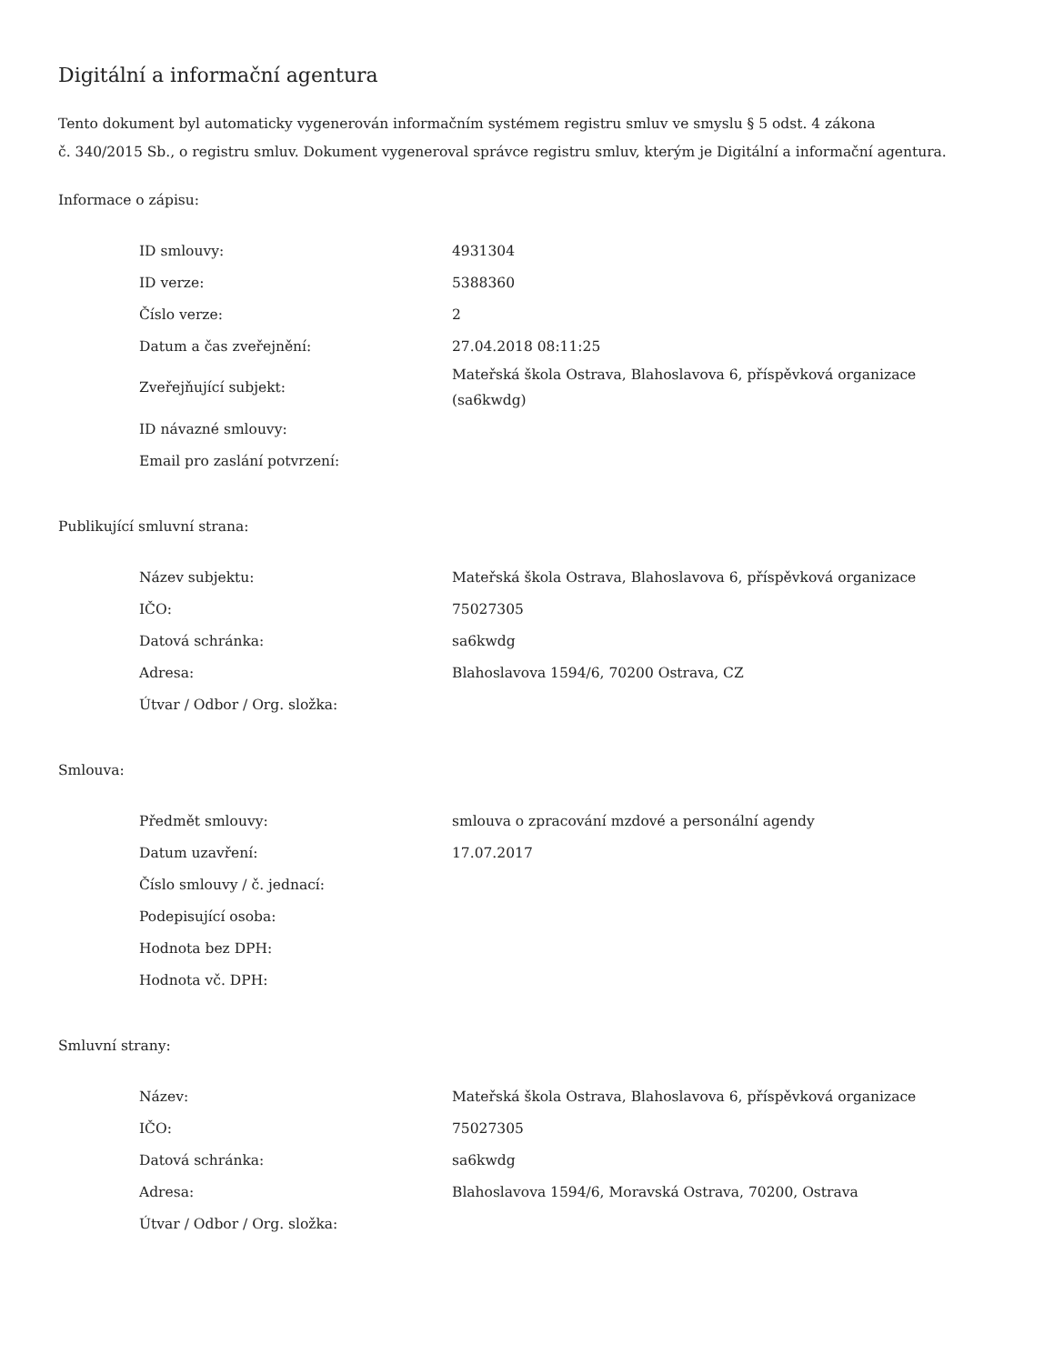Digitální a informační agentura
Tento dokument byl automaticky vygenerován informačním systémem registru smluv ve smyslu § 5 odst. 4 zákona
č. 340/2015 Sb., o registru smluv. Dokument vygeneroval správce registru smluv, kterým je Digitální a informační agentura.
Informace o zápisu:
| ID smlouvy: | 4931304 |
| ID verze: | 5388360 |
| Číslo verze: | 2 |
| Datum a čas zveřejnění: | 27.04.2018 08:11:25 |
| Zveřejňující subjekt: | Mateřská škola Ostrava, Blahoslavova 6, příspěvková organizace (sa6kwdg) |
| ID návazné smlouvy: | |
| Email pro zaslání potvrzení: | |
Publikující smluvní strana:
| Název subjektu: | Mateřská škola Ostrava, Blahoslavova 6, příspěvková organizace |
| IČO: | 75027305 |
| Datová schránka: | sa6kwdg |
| Adresa: | Blahoslavova 1594/6, 70200 Ostrava, CZ |
| Útvar / Odbor / Org. složka: | |
Smlouva:
| Předmět smlouvy: | smlouva o zpracování mzdové a personální agendy |
| Datum uzavření: | 17.07.2017 |
| Číslo smlouvy / č. jednací: | |
| Podepisující osoba: | |
| Hodnota bez DPH: | |
| Hodnota vč. DPH: | |
Smluvní strany:
| Název: | Mateřská škola Ostrava, Blahoslavova 6, příspěvková organizace |
| IČO: | 75027305 |
| Datová schránka: | sa6kwdg |
| Adresa: | Blahoslavova 1594/6, Moravská Ostrava, 70200, Ostrava |
| Útvar / Odbor / Org. složka: | |